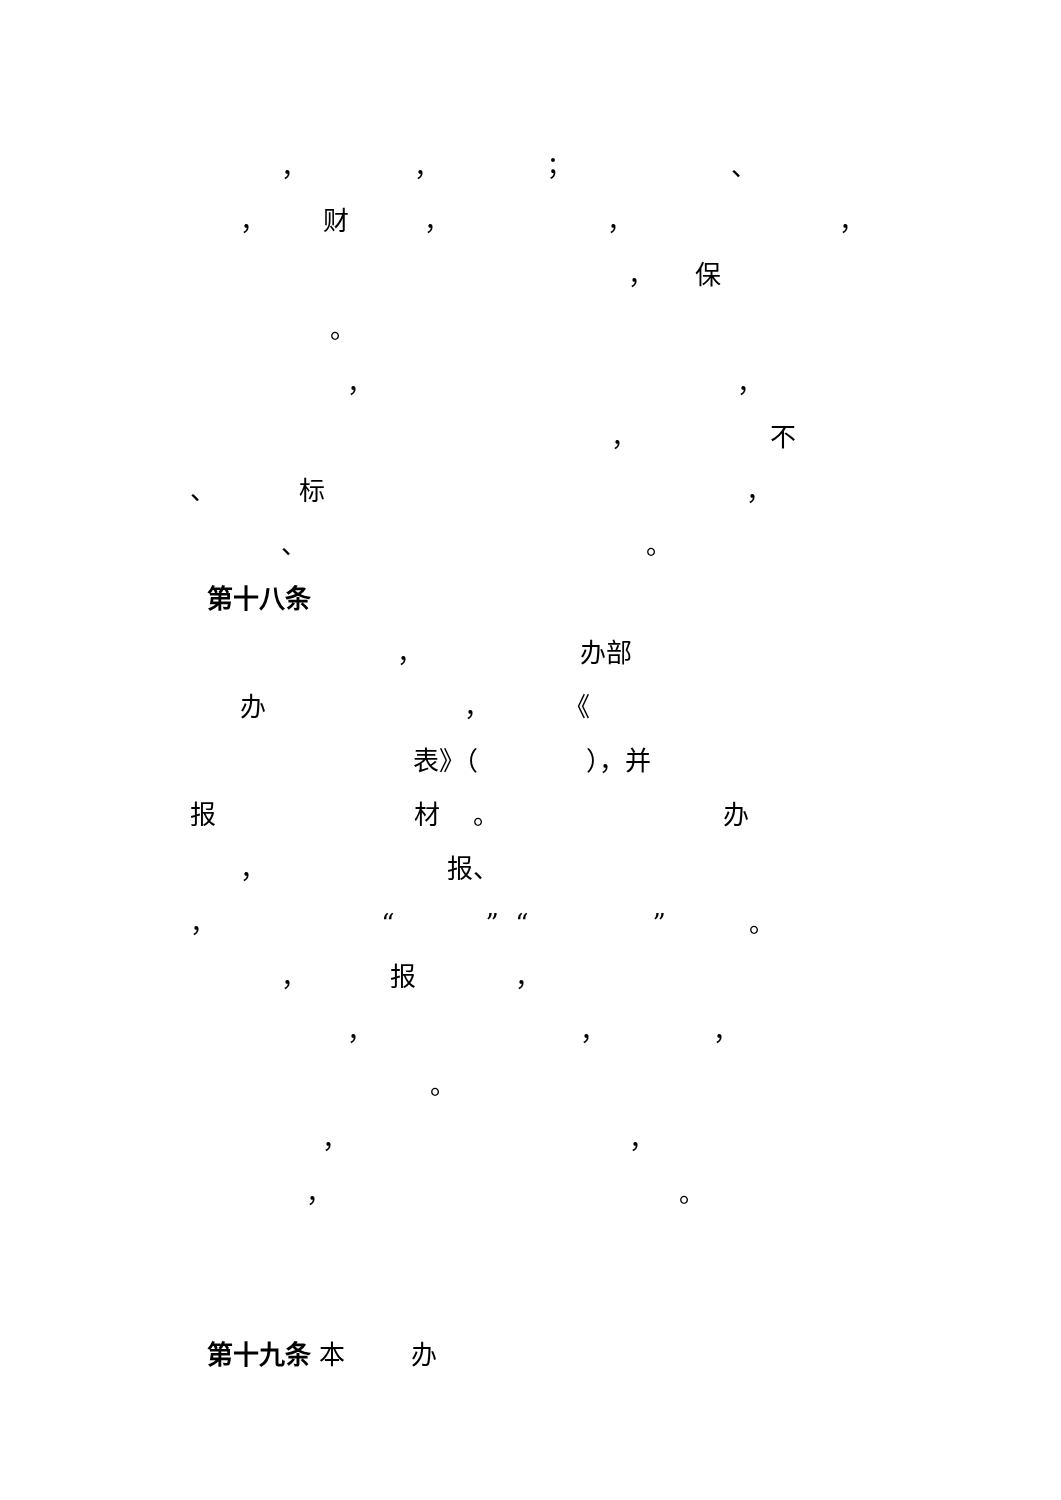， ， ； 、
， 财 ， ， ，
， 保
。
， ，
， 不
、 标 ，
、 。
第十八条
， 办部
办 ， 《
表》（ ），并
报 材 。 办
， 报、
， “ ” “ ” 。
， 报 ，
， ， ，
。
， ，
， 。
第十九条 本 办